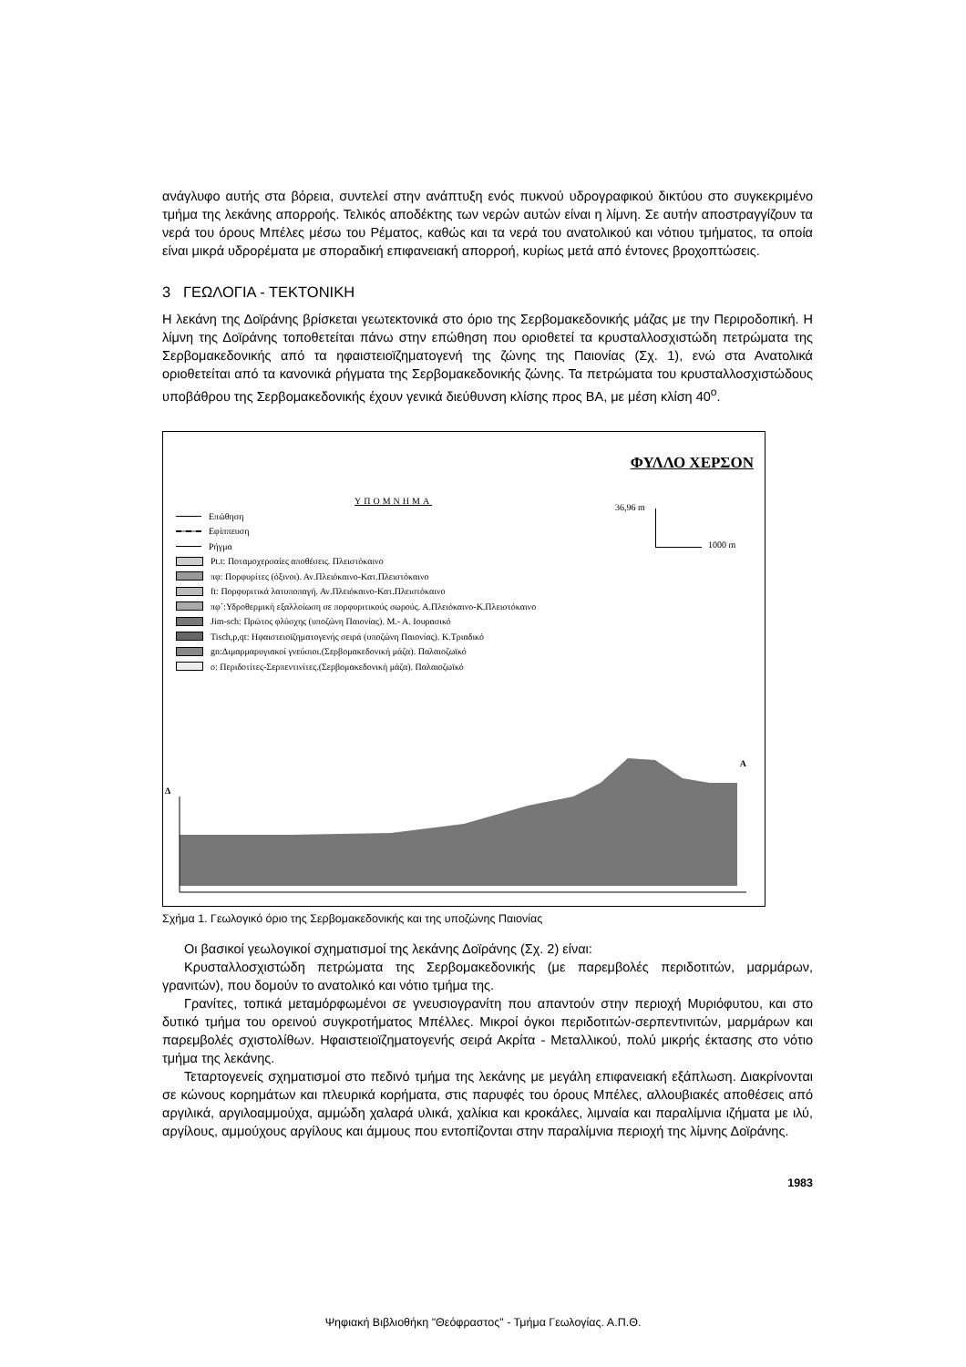ανάγλυφο αυτής στα βόρεια, συντελεί στην ανάπτυξη ενός πυκνού υδρογραφικού δικτύου στο συγκεκριμένο τμήμα της λεκάνης απορροής. Τελικός αποδέκτης των νερών αυτών είναι η λίμνη. Σε αυτήν αποστραγγίζουν τα νερά του όρους Μπέλες μέσω του Ρέματος, καθώς και τα νερά του ανατολικού και νότιου τμήματος, τα οποία είναι μικρά υδρορέματα με σποραδική επιφανειακή απορροή, κυρίως μετά από έντονες βροχοπτώσεις.
3 ΓΕΩΛΟΓΙΑ - ΤΕΚΤΟΝΙΚΗ
Η λεκάνη της Δοϊράνης βρίσκεται γεωτεκτονικά στο όριο της Σερβομακεδονικής μάζας με την Περιροδοπική. Η λίμνη της Δοϊράνης τοποθετείται πάνω στην επώθηση που οριοθετεί τα κρυσταλλοσχιστώδη πετρώματα της Σερβομακεδονικής από τα ηφαιστειοϊζηματογενή της ζώνης της Παιονίας (Σχ. 1), ενώ στα Ανατολικά οριοθετείται από τα κανονικά ρήγματα της Σερβομακεδονικής ζώνης. Τα πετρώματα του κρυσταλλοσχιστώδους υποβάθρου της Σερβομακεδονικής έχουν γενικά διεύθυνση κλίσης προς ΒΑ, με μέση κλίση 40<sup>o</sup>.
ΦΥΛΛΟ ΧΕΡΣΟΝ
ΥΠΟΜΝΗΜΑ
36,96 m
1000 m
Επώθηση
Εφίππευση
Ρήγμα
Pt.t: Ποταμοχερσαίες αποθέσεις. Πλειστόκαινο
πφ: Πορφυρίτες (όξινοι). Αν.Πλειόκαινο-Κατ.Πλειστόκαινο
ft: Πορφυριτικά λατυποπαγή. Αν.Πλειόκαινο-Κατ.Πλειστόκαινο
πφ΄:Υδροθερμική εξαλλοίωση σε πορφυριτικούς σωρούς. Α.Πλειόκαινο-Κ.Πλειστόκαινο
Jim-sch: Πρώτος φλύσχης (υποζώνη Παιονίας). Μ.- Α. Ιουρασικό
Tisch,p,qt: Ηφαιστειοϊζηματογενής σειρά (υποζώνη Παιονίας). Κ.Τριαδικό
gn:Διμαρμαρυγιακοί γνεύσιοι.(Σερβομακεδονική μάζα). Παλαιοζωϊκό
o: Περιδοτίτες-Σερπεντινίτες.(Σερβομακεδονική μάζα). Παλαιοζωϊκό
Δ
Α
Σχήμα 1. Γεωλογικό όριο της Σερβομακεδονικής και της υποζώνης Παιονίας
Οι βασικοί γεωλογικοί σχηματισμοί της λεκάνης Δοϊράνης (Σχ. 2) είναι:
Κρυσταλλοσχιστώδη πετρώματα της Σερβομακεδονικής (με παρεμβολές περιδοτιτών, μαρμάρων, γρανιτών), που δομούν το ανατολικό και νότιο τμήμα της.
Γρανίτες, τοπικά μεταμόρφωμένοι σε γνευσιογρανίτη που απαντούν στην περιοχή Μυριόφυτου, και στο δυτικό τμήμα του ορεινού συγκροτήματος Μπέλλες. Μικροί όγκοι περιδοτιτών-σερπεντινιτών, μαρμάρων και παρεμβολές σχιστολίθων. Ηφαιστειοϊζηματογενής σειρά Ακρίτα - Μεταλλικού, πολύ μικρής έκτασης στο νότιο τμήμα της λεκάνης.
Τεταρτογενείς σχηματισμοί στο πεδινό τμήμα της λεκάνης με μεγάλη επιφανειακή εξάπλωση. Διακρίνονται σε κώνους κορημάτων και πλευρικά κορήματα, στις παρυφές του όρους Μπέλες, αλλουβιακές αποθέσεις από αργιλικά, αργιλοαμμούχα, αμμώδη χαλαρά υλικά, χαλίκια και κροκάλες, λιμναία και παραλίμνια ιζήματα με ιλύ, αργίλους, αμμούχους αργίλους και άμμους που εντοπίζονται στην παραλίμνια περιοχή της λίμνης Δοϊράνης.
1983
Ψηφιακή Βιβλιοθήκη "Θεόφραστος" - Τμήμα Γεωλογίας. Α.Π.Θ.